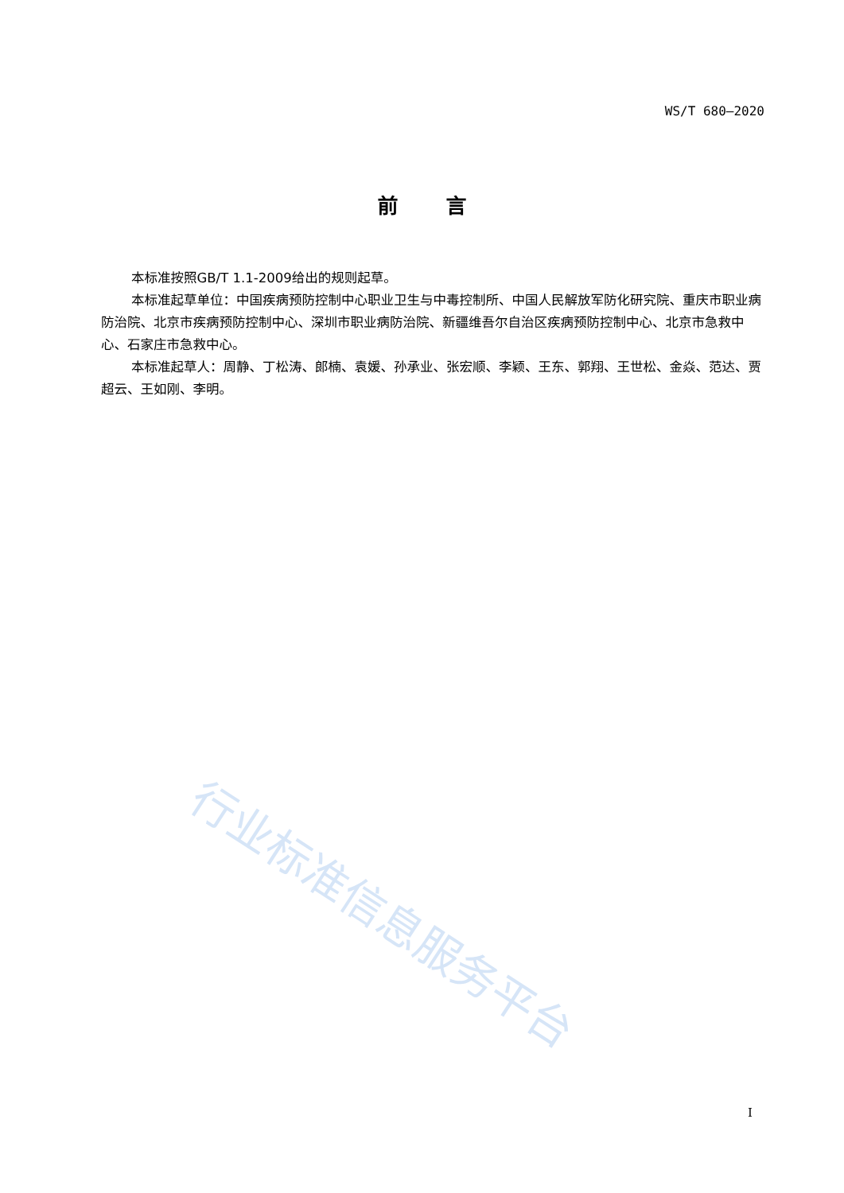WS/T 680—2020
前言
本标准按照GB/T 1.1-2009给出的规则起草。
本标准起草单位：中国疾病预防控制中心职业卫生与中毒控制所、中国人民解放军防化研究院、重庆市职业病防治院、北京市疾病预防控制中心、深圳市职业病防治院、新疆维吾尔自治区疾病预防控制中心、北京市急救中心、石家庄市急救中心。
本标准起草人：周静、丁松涛、郎楠、袁媛、孙承业、张宏顺、李颖、王东、郭翔、王世松、金焱、范达、贾超云、王如刚、李明。
行业标准信息服务平台
I